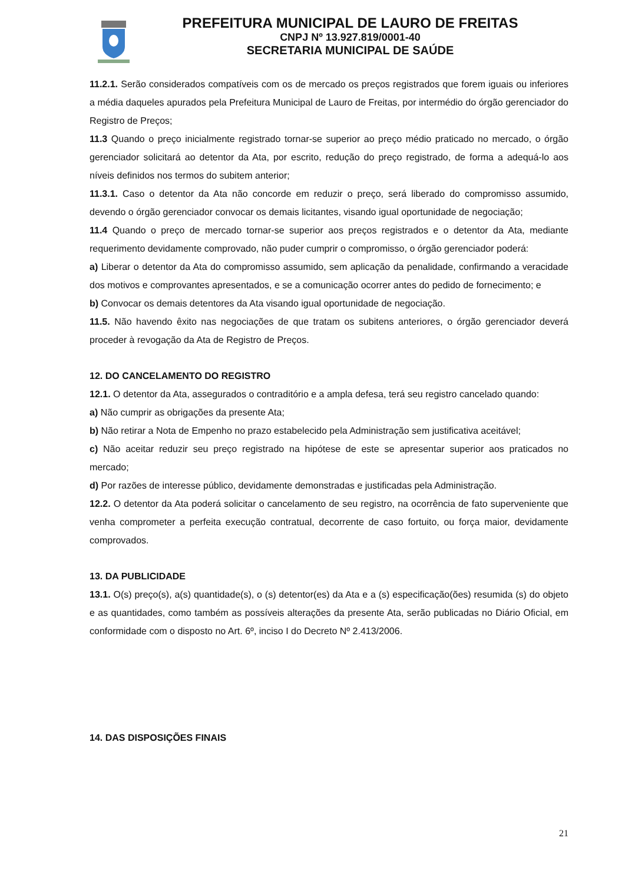PREFEITURA MUNICIPAL DE LAURO DE FREITAS
CNPJ Nº 13.927.819/0001-40
SECRETARIA MUNICIPAL DE SAÚDE
11.2.1. Serão considerados compatíveis com os de mercado os preços registrados que forem iguais ou inferiores a média daqueles apurados pela Prefeitura Municipal de Lauro de Freitas, por intermédio do órgão gerenciador do Registro de Preços;
11.3 Quando o preço inicialmente registrado tornar-se superior ao preço médio praticado no mercado, o órgão gerenciador solicitará ao detentor da Ata, por escrito, redução do preço registrado, de forma a adequá-lo aos níveis definidos nos termos do subitem anterior;
11.3.1. Caso o detentor da Ata não concorde em reduzir o preço, será liberado do compromisso assumido, devendo o órgão gerenciador convocar os demais licitantes, visando igual oportunidade de negociação;
11.4 Quando o preço de mercado tornar-se superior aos preços registrados e o detentor da Ata, mediante requerimento devidamente comprovado, não puder cumprir o compromisso, o órgão gerenciador poderá:
a) Liberar o detentor da Ata do compromisso assumido, sem aplicação da penalidade, confirmando a veracidade dos motivos e comprovantes apresentados, e se a comunicação ocorrer antes do pedido de fornecimento; e
b) Convocar os demais detentores da Ata visando igual oportunidade de negociação.
11.5. Não havendo êxito nas negociações de que tratam os subitens anteriores, o órgão gerenciador deverá proceder à revogação da Ata de Registro de Preços.
12. DO CANCELAMENTO DO REGISTRO
12.1. O detentor da Ata, assegurados o contraditório e a ampla defesa, terá seu registro cancelado quando:
a) Não cumprir as obrigações da presente Ata;
b) Não retirar a Nota de Empenho no prazo estabelecido pela Administração sem justificativa aceitável;
c) Não aceitar reduzir seu preço registrado na hipótese de este se apresentar superior aos praticados no mercado;
d) Por razões de interesse público, devidamente demonstradas e justificadas pela Administração.
12.2. O detentor da Ata poderá solicitar o cancelamento de seu registro, na ocorrência de fato superveniente que venha comprometer a perfeita execução contratual, decorrente de caso fortuito, ou força maior, devidamente comprovados.
13. DA PUBLICIDADE
13.1. O(s) preço(s), a(s) quantidade(s), o (s) detentor(es) da Ata e a (s) especificação(ões) resumida (s) do objeto e as quantidades, como também as possíveis alterações da presente Ata, serão publicadas no Diário Oficial, em conformidade com o disposto no Art. 6º, inciso I do Decreto Nº 2.413/2006.
14. DAS DISPOSIÇÕES FINAIS
21